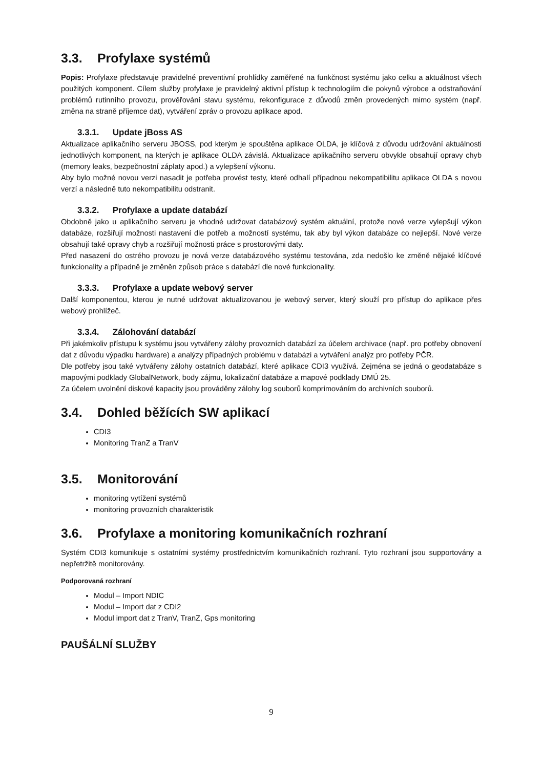3.3. Profylaxe systémů
Popis: Profylaxe představuje pravidelné preventivní prohlídky zaměřené na funkčnost systému jako celku a aktuálnost všech použitých komponent. Cílem služby profylaxe je pravidelný aktivní přístup k technologiím dle pokynů výrobce a odstraňování problémů rutinního provozu, prověřování stavu systému, rekonfigurace z důvodů změn provedených mimo systém (např. změna na straně příjemce dat), vytváření zpráv o provozu aplikace apod.
3.3.1. Update jBoss AS
Aktualizace aplikačního serveru JBOSS, pod kterým je spouštěna aplikace OLDA, je klíčová z důvodu udržování aktuálnosti jednotlivých komponent, na kterých je aplikace OLDA závislá. Aktualizace aplikačního serveru obvykle obsahují opravy chyb (memory leaks, bezpečnostní záplaty apod.) a vylepšení výkonu.
Aby bylo možné novou verzi nasadit je potřeba provést testy, které odhalí případnou nekompatibilitu aplikace OLDA s novou verzí a následně tuto nekompatibilitu odstranit.
3.3.2. Profylaxe a update databází
Obdobně jako u aplikačního serveru je vhodné udržovat databázový systém aktuální, protože nové verze vylepšují výkon databáze, rozšiřují možnosti nastavení dle potřeb a možností systému, tak aby byl výkon databáze co nejlepší. Nové verze obsahují také opravy chyb a rozšiřují možnosti práce s prostorovými daty.
Před nasazení do ostrého provozu je nová verze databázového systému testována, zda nedošlo ke změně nějaké klíčové funkcionality a případně je změněn způsob práce s databází dle nové funkcionality.
3.3.3. Profylaxe a update webový server
Další komponentou, kterou je nutné udržovat aktualizovanou je webový server, který slouží pro přístup do aplikace přes webový prohlížeč.
3.3.4. Zálohování databází
Při jakémkoliv přístupu k systému jsou vytvářeny zálohy provozních databází za účelem archivace (např. pro potřeby obnovení dat z důvodu výpadku hardware) a analýzy případných problému v databázi a vytváření analýz pro potřeby PČR.
Dle potřeby jsou také vytvářeny zálohy ostatních databází, které aplikace CDI3 využívá. Zejména se jedná o geodatabáze s mapovými podklady GlobalNetwork, body zájmu, lokalizační databáze a mapové podklady DMÚ 25.
Za účelem uvolnění diskové kapacity jsou prováděny zálohy log souborů komprimováním do archivních souborů.
3.4. Dohled běžících SW aplikací
CDI3
Monitoring TranZ a TranV
3.5. Monitorování
monitoring vytížení systémů
monitoring provozních charakteristik
3.6. Profylaxe a monitoring komunikačních rozhraní
Systém CDI3 komunikuje s ostatními systémy prostřednictvím komunikačních rozhraní. Tyto rozhraní jsou supportovány a nepřetržitě monitorovány.
Podporovaná rozhraní
Modul – Import NDIC
Modul – Import dat z CDI2
Modul import dat z TranV, TranZ, Gps monitoring
PAUŠÁLNÍ SLUŽBY
9